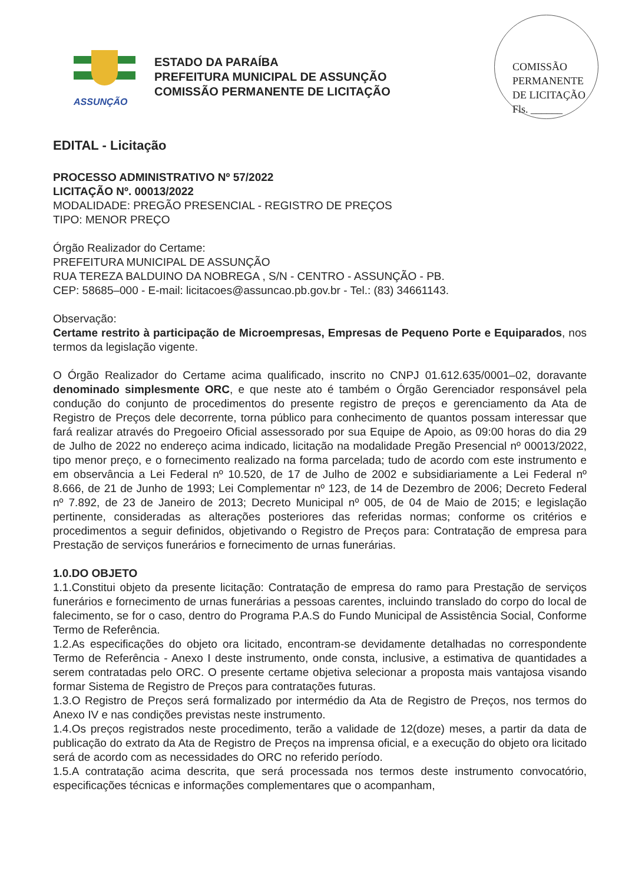COMISSÃO PERMANENTE DE LICITAÇÃO
Fls. ______
ASSUNÇÃO
ESTADO DA PARAÍBA
PREFEITURA MUNICIPAL DE ASSUNÇÃO
COMISSÃO PERMANENTE DE LICITAÇÃO
EDITAL - Licitação
PROCESSO ADMINISTRATIVO Nº 57/2022
LICITAÇÃO Nº. 00013/2022
MODALIDADE: PREGÃO PRESENCIAL - REGISTRO DE PREÇOS
TIPO: MENOR PREÇO
Órgão Realizador do Certame:
PREFEITURA MUNICIPAL DE ASSUNÇÃO
RUA TEREZA BALDUINO DA NOBREGA , S/N - CENTRO - ASSUNÇÃO - PB.
CEP: 58685–000 - E-mail: licitacoes@assuncao.pb.gov.br - Tel.: (83) 34661143.
Observação:
Certame restrito à participação de Microempresas, Empresas de Pequeno Porte e Equiparados, nos termos da legislação vigente.
O Órgão Realizador do Certame acima qualificado, inscrito no CNPJ 01.612.635/0001–02, doravante denominado simplesmente ORC, e que neste ato é também o Órgão Gerenciador responsável pela condução do conjunto de procedimentos do presente registro de preços e gerenciamento da Ata de Registro de Preços dele decorrente, torna público para conhecimento de quantos possam interessar que fará realizar através do Pregoeiro Oficial assessorado por sua Equipe de Apoio, as 09:00 horas do dia 29 de Julho de 2022 no endereço acima indicado, licitação na modalidade Pregão Presencial nº 00013/2022, tipo menor preço, e o fornecimento realizado na forma parcelada; tudo de acordo com este instrumento e em observância a Lei Federal nº 10.520, de 17 de Julho de 2002 e subsidiariamente a Lei Federal nº 8.666, de 21 de Junho de 1993; Lei Complementar nº 123, de 14 de Dezembro de 2006; Decreto Federal nº 7.892, de 23 de Janeiro de 2013; Decreto Municipal nº 005, de 04 de Maio de 2015; e legislação pertinente, consideradas as alterações posteriores das referidas normas; conforme os critérios e procedimentos a seguir definidos, objetivando o Registro de Preços para: Contratação de empresa para Prestação de serviços funerários e fornecimento de urnas funerárias.
1.0.DO OBJETO
1.1.Constitui objeto da presente licitação: Contratação de empresa do ramo para Prestação de serviços funerários e fornecimento de urnas funerárias a pessoas carentes, incluindo translado do corpo do local de falecimento, se for o caso, dentro do Programa P.A.S do Fundo Municipal de Assistência Social, Conforme Termo de Referência.
1.2.As especificações do objeto ora licitado, encontram-se devidamente detalhadas no correspondente Termo de Referência - Anexo I deste instrumento, onde consta, inclusive, a estimativa de quantidades a serem contratadas pelo ORC. O presente certame objetiva selecionar a proposta mais vantajosa visando formar Sistema de Registro de Preços para contratações futuras.
1.3.O Registro de Preços será formalizado por intermédio da Ata de Registro de Preços, nos termos do Anexo IV e nas condições previstas neste instrumento.
1.4.Os preços registrados neste procedimento, terão a validade de 12(doze) meses, a partir da data de publicação do extrato da Ata de Registro de Preços na imprensa oficial, e a execução do objeto ora licitado será de acordo com as necessidades do ORC no referido período.
1.5.A contratação acima descrita, que será processada nos termos deste instrumento convocatório, especificações técnicas e informações complementares que o acompanham,